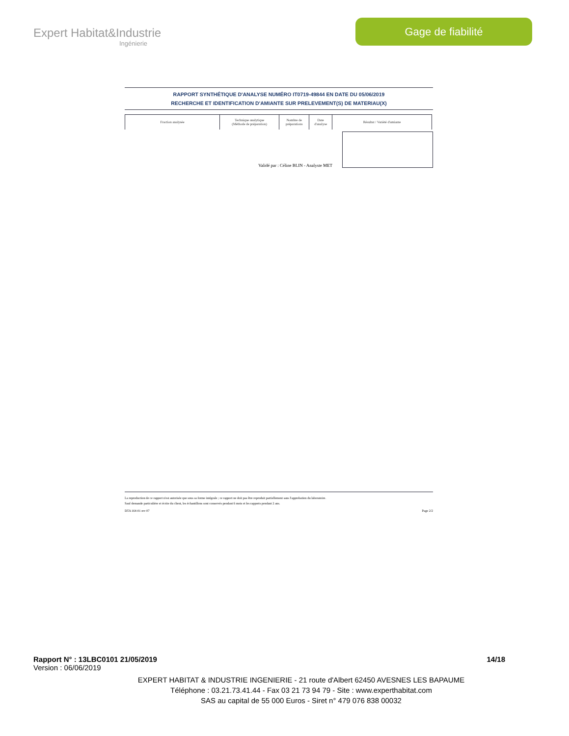Expert Habitat&Industrie
Ingénierie
Gage de fiabilité
RAPPORT SYNTHÉTIQUE D'ANALYSE NUMÉRO IT0719-49844 EN DATE DU 05/06/2019
RECHERCHE ET IDENTIFICATION D'AMIANTE SUR PRELEVEMENT(S) DE MATERIAU(X)
| Fraction analysée | Technique analytique (Méthode de préparation) | Nombre de préparations | Date d'analyse | Résultat / Variété d'amiante |
| --- | --- | --- | --- | --- |
Validé par : Céline BLIN - Analyste MET
La reproduction de ce rapport n'est autorisée que sous sa forme intégrale ; ce rapport ne doit pas être reproduit partiellement sans l'approbation du laboratoire.
Sauf demande particulière et écrite du client, les échantillons sont conservés pendant 6 mois et les rapports pendant 2 ans.
DTA 164-01 rev 07 Page 2/2
Rapport N° : 13LBC0101 21/05/2019 14/18
Version : 06/06/2019
EXPERT HABITAT & INDUSTRIE INGENIERIE - 21 route d'Albert 62450 AVESNES LES BAPAUME
Téléphone : 03.21.73.41.44 - Fax 03 21 73 94 79 - Site : www.experthabitat.com
SAS au capital de 55 000 Euros - Siret n° 479 076 838 00032